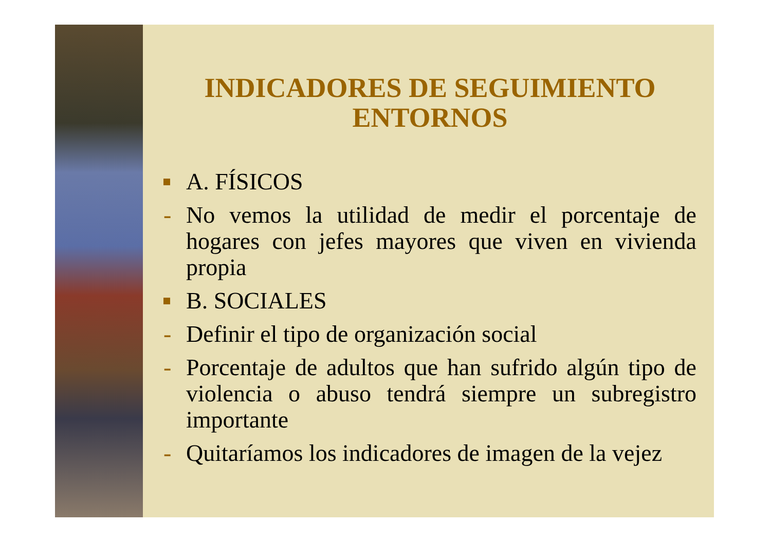INDICADORES DE SEGUIMIENTO
ENTORNOS
A. FÍSICOS
- No vemos la utilidad de medir el porcentaje de hogares con jefes mayores que viven en vivienda propia
B. SOCIALES
- Definir el tipo de organización social
- Porcentaje de adultos que han sufrido algún tipo de violencia o abuso tendrá siempre un subregistro importante
- Quitaríamos los indicadores de imagen de la vejez